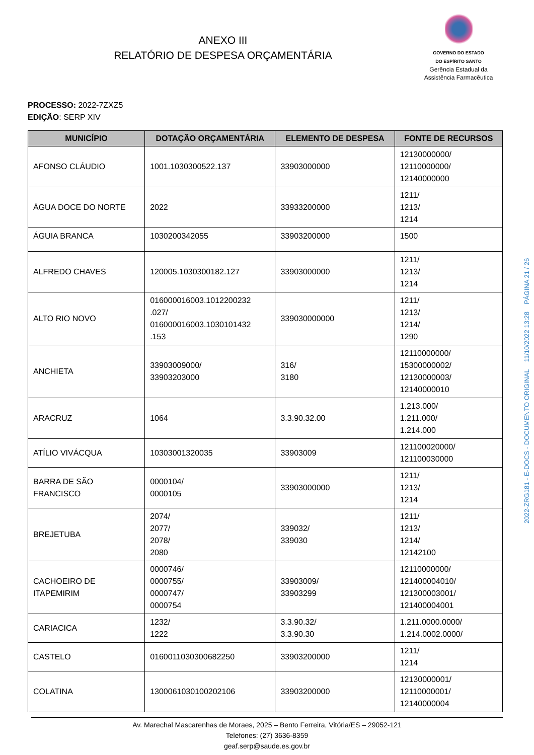ANEXO III
RELATÓRIO DE DESPESA ORÇAMENTÁRIA
GOVERNO DO ESTADO
DO ESPÍRITO SANTO
Gerência Estadual da
Assistência Farmacêutica
PROCESSO: 2022-7ZXZ5
EDIÇÃO: SERP XIV
| MUNICÍPIO | DOTAÇÃO ORÇAMENTÁRIA | ELEMENTO DE DESPESA | FONTE DE RECURSOS |
| --- | --- | --- | --- |
| AFONSO CLÁUDIO | 1001.1030300522.137 | 33903000000 | 12130000000/ 12110000000/ 12140000000 |
| ÁGUA DOCE DO NORTE | 2022 | 33933200000 | 1211/ 1213/ 1214 |
| ÁGUIA BRANCA | 1030200342055 | 33903200000 | 1500 |
| ALFREDO CHAVES | 120005.1030300182.127 | 33903000000 | 1211/ 1213/ 1214 |
| ALTO RIO NOVO | 016000016003.1012200232 .027/ 016000016003.1030101432 .153 | 339030000000 | 1211/ 1213/ 1214/ 1290 |
| ANCHIETA | 33903009000/ 33903203000 | 316/ 3180 | 12110000000/ 15300000002/ 12130000003/ 12140000010 |
| ARACRUZ | 1064 | 3.3.90.32.00 | 1.213.000/ 1.211.000/ 1.214.000 |
| ATÍLIO VIVÁCQUA | 10303001320035 | 33903009 | 121100020000/ 121100030000 |
| BARRA DE SÃO FRANCISCO | 0000104/ 0000105 | 33903000000 | 1211/ 1213/ 1214 |
| BREJETUBA | 2074/ 2077/ 2078/ 2080 | 339032/ 339030 | 1211/ 1213/ 1214/ 12142100 |
| CACHOEIRO DE ITAPEMIRIM | 0000746/ 0000755/ 0000747/ 0000754 | 33903009/ 33903299 | 12110000000/ 121400004010/ 121300003001/ 121400004001 |
| CARIACICA | 1232/ 1222 | 3.3.90.32/ 3.3.90.30 | 1.211.0000.0000/ 1.214.0002.0000/ |
| CASTELO | 0160011030300682250 | 33903200000 | 1211/ 1214 |
| COLATINA | 1300061030100202106 | 33903200000 | 12130000001/ 12110000001/ 12140000004 |
Av. Marechal Mascarenhas de Moraes, 2025 – Bento Ferreira, Vitória/ES – 29052-121
Telefones: (27) 3636-8359
geaf.serp@saude.es.gov.br
2022-ZRG181 - E-DOCS - DOCUMENTO ORIGINAL 11/10/2022 13:28 PÁGINA 21 / 26